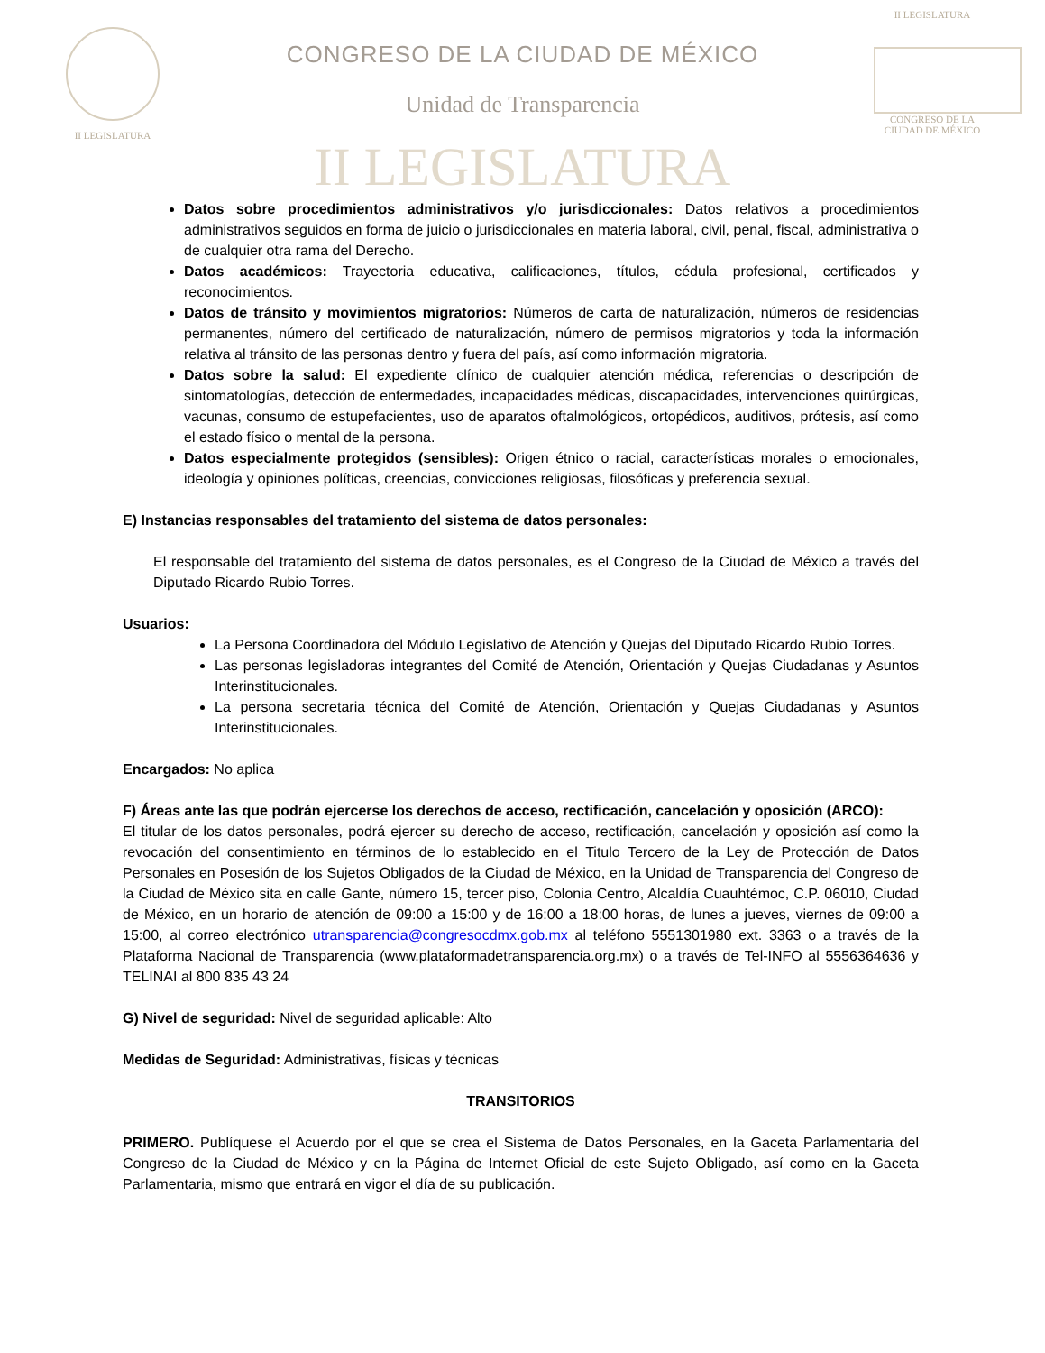II LEGISLATURA
CONGRESO DE LA CIUDAD DE MÉXICO
Unidad de Transparencia
II LEGISLATURA
II LEGISLATURA
CONGRESO DE LA CIUDAD DE MÉXICO
Datos sobre procedimientos administrativos y/o jurisdiccionales: Datos relativos a procedimientos administrativos seguidos en forma de juicio o jurisdiccionales en materia laboral, civil, penal, fiscal, administrativa o de cualquier otra rama del Derecho.
Datos académicos: Trayectoria educativa, calificaciones, títulos, cédula profesional, certificados y reconocimientos.
Datos de tránsito y movimientos migratorios: Números de carta de naturalización, números de residencias permanentes, número del certificado de naturalización, número de permisos migratorios y toda la información relativa al tránsito de las personas dentro y fuera del país, así como información migratoria.
Datos sobre la salud: El expediente clínico de cualquier atención médica, referencias o descripción de sintomatologías, detección de enfermedades, incapacidades médicas, discapacidades, intervenciones quirúrgicas, vacunas, consumo de estupefacientes, uso de aparatos oftalmológicos, ortopédicos, auditivos, prótesis, así como el estado físico o mental de la persona.
Datos especialmente protegidos (sensibles): Origen étnico o racial, características morales o emocionales, ideología y opiniones políticas, creencias, convicciones religiosas, filosóficas y preferencia sexual.
E) Instancias responsables del tratamiento del sistema de datos personales:
El responsable del tratamiento del sistema de datos personales, es el Congreso de la Ciudad de México a través del Diputado Ricardo Rubio Torres.
Usuarios:
La Persona Coordinadora del Módulo Legislativo de Atención y Quejas del Diputado Ricardo Rubio Torres.
Las personas legisladoras integrantes del Comité de Atención, Orientación y Quejas Ciudadanas y Asuntos Interinstitucionales.
La persona secretaria técnica del Comité de Atención, Orientación y Quejas Ciudadanas y Asuntos Interinstitucionales.
Encargados: No aplica
F) Áreas ante las que podrán ejercerse los derechos de acceso, rectificación, cancelación y oposición (ARCO):
El titular de los datos personales, podrá ejercer su derecho de acceso, rectificación, cancelación y oposición así como la revocación del consentimiento en términos de lo establecido en el Titulo Tercero de la Ley de Protección de Datos Personales en Posesión de los Sujetos Obligados de la Ciudad de México, en la Unidad de Transparencia del Congreso de la Ciudad de México sita en calle Gante, número 15, tercer piso, Colonia Centro, Alcaldía Cuauhtémoc, C.P. 06010, Ciudad de México, en un horario de atención de 09:00 a 15:00 y de 16:00 a 18:00 horas, de lunes a jueves, viernes de 09:00 a 15:00, al correo electrónico utransparencia@congresocdmx.gob.mx al teléfono 5551301980 ext. 3363 o a través de la Plataforma Nacional de Transparencia (www.plataformadetransparencia.org.mx) o a través de Tel-INFO al 5556364636 y TELINAI al 800 835 43 24
G) Nivel de seguridad: Nivel de seguridad aplicable: Alto
Medidas de Seguridad: Administrativas, físicas y técnicas
TRANSITORIOS
PRIMERO. Publíquese el Acuerdo por el que se crea el Sistema de Datos Personales, en la Gaceta Parlamentaria del Congreso de la Ciudad de México y en la Página de Internet Oficial de este Sujeto Obligado, así como en la Gaceta Parlamentaria, mismo que entrará en vigor el día de su publicación.